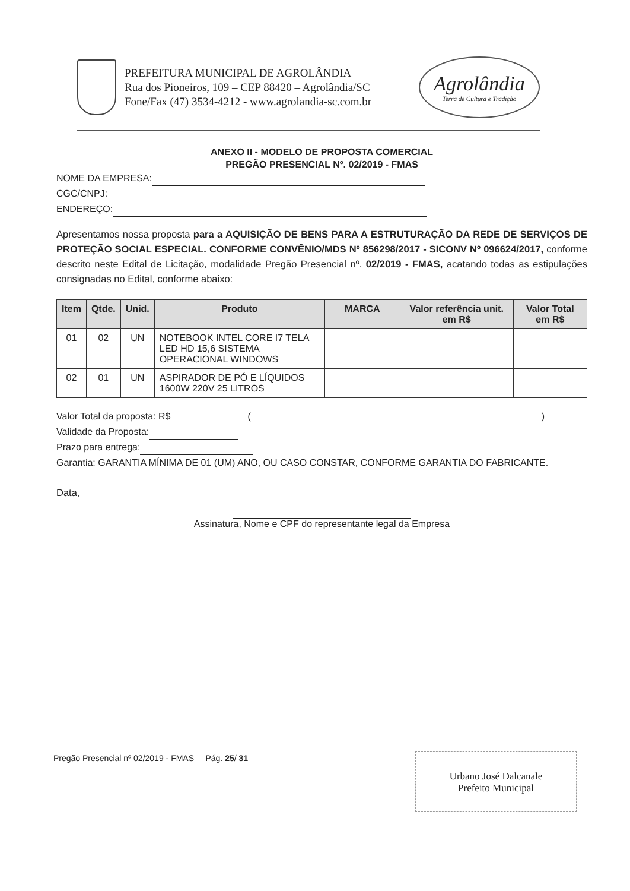PREFEITURA MUNICIPAL DE AGROLÂNDIA
Rua dos Pioneiros, 109 – CEP 88420 – Agrolândia/SC
Fone/Fax (47) 3534-4212 - www.agrolandia-sc.com.br
Agrolândia
Terra de Cultura e Tradição
ANEXO II - MODELO DE PROPOSTA COMERCIAL
PREGÃO PRESENCIAL Nº. 02/2019 - FMAS
NOME DA EMPRESA:
CGC/CNPJ:
ENDEREÇO:
Apresentamos nossa proposta para a AQUISIÇÃO DE BENS PARA A ESTRUTURAÇÃO DA REDE DE SERVIÇOS DE PROTEÇÃO SOCIAL ESPECIAL. CONFORME CONVÊNIO/MDS Nº 856298/2017 - SICONV Nº 096624/2017, conforme descrito neste Edital de Licitação, modalidade Pregão Presencial nº. 02/2019 - FMAS, acatando todas as estipulações consignadas no Edital, conforme abaixo:
| Item | Qtde. | Unid. | Produto | MARCA | Valor referência unit. em R$ | Valor Total em R$ |
| --- | --- | --- | --- | --- | --- | --- |
| 01 | 02 | UN | NOTEBOOK INTEL CORE I7 TELA LED HD 15,6 SISTEMA OPERACIONAL WINDOWS | | | |
| 02 | 01 | UN | ASPIRADOR DE PÓ E LÍQUIDOS 1600W 220V 25 LITROS | | | |
Valor Total da proposta: R$ ( )
Validade da Proposta:
Prazo para entrega:
Garantia: GARANTIA MÍNIMA DE 01 (UM) ANO, OU CASO CONSTAR, CONFORME GARANTIA DO FABRICANTE.
Data,
Assinatura, Nome e CPF do representante legal da Empresa
Pregão Presencial nº 02/2019 - FMAS Pág. 25/ 31
Urbano José Dalcanale
Prefeito Municipal